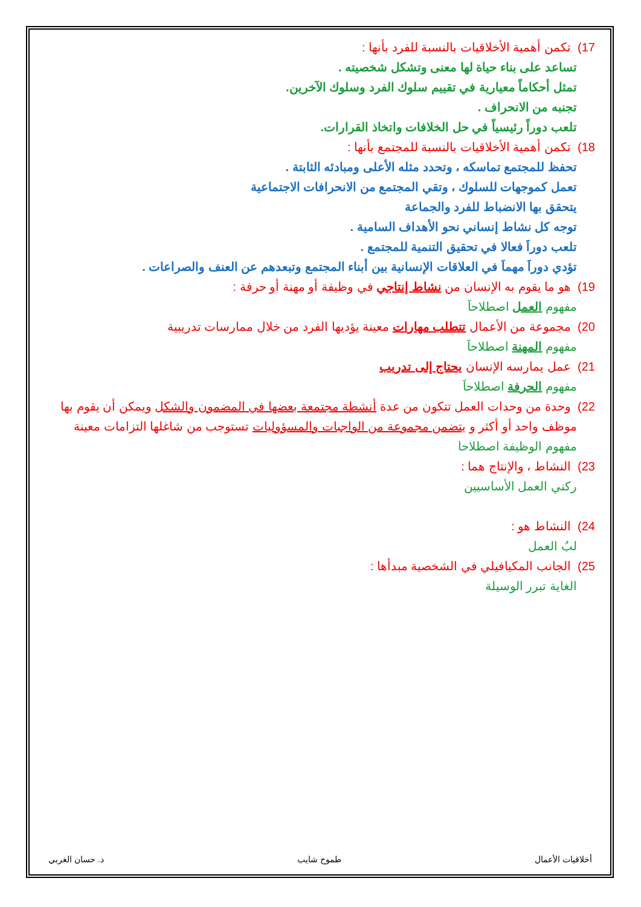17) تكمن أهمية الأخلاقيات بالنسبة للفرد بأنها :
تساعد على بناء حياة لها معنى وتشكل شخصيته .
تمثل أحكاماً معيارية في تقييم سلوك الفرد وسلوك الآخرين.
تجنبه من الانحراف .
تلعب دوراً رئيسياً في حل الخلافات واتخاذ القرارات.
18) تكمن أهمية الأخلاقيات بالنسبة للمجتمع بأنها :
تحفظ للمجتمع تماسكه ، وتحدد مثله الأعلى ومبادئه الثابتة .
تعمل كموجهات للسلوك ، وتقي المجتمع من الانحرافات الاجتماعية
يتحقق بها الانضباط للفرد والجماعة
توجه كل نشاط إنساني نحو الأهداف السامية .
تلعب دوراَ فعالا في تحقيق التنمية للمجتمع .
تؤدي دوراَ مهماَ في العلاقات الإنسانية بين أبناء المجتمع وتبعدهم عن العنف والصراعات .
19) هو ما يقوم به الإنسان من نشاط إنتاجي في وظيفة أو مهنة أو حرفة :
مفهوم العمل اصطلاحاَ
20) مجموعة من الأعمال تتطلب مهارات معينة يؤديها الفرد من خلال ممارسات تدريبية
مفهوم المهنة اصطلاحاَ
21) عمل يمارسه الإنسان يحتاج إلى تدريب
مفهوم الحرفة اصطلاحاَ
22) وحدة من وحدات العمل تتكون من عدة أنشطة مجتمعة بعضها في المضمون والشكل ويمكن أن يقوم بها
موظف واحد أو أكثر و يتضمن مجموعة من الواجبات والمسؤوليات تستوجب من شاغلها التزامات معينة
مفهوم الوظيفة اصطلاحا
23) النشاط ، والإنتاج هما :
ركني العمل الأساسيين
24) النشاط هو :
لبُ العمل
25) الجانب المكيافيلي في الشخصية مبدأها :
الغاية تبرر الوسيلة
أخلاقيات الأعمال طموح شايب د. حسان الغربي